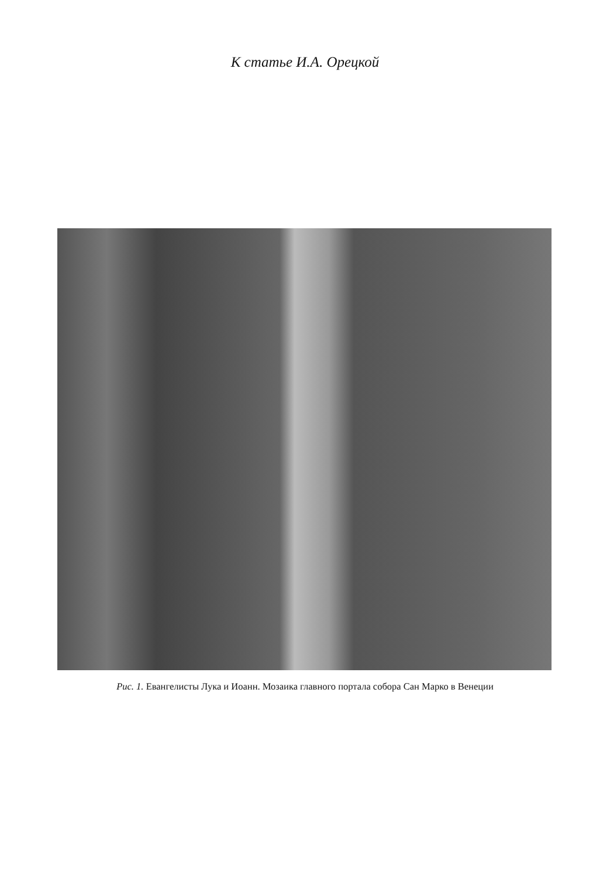К статье И.А. Орецкой
Рис. 1. Евангелисты Лука и Иоанн. Мозаика главного портала собора Сан Марко в Венеции